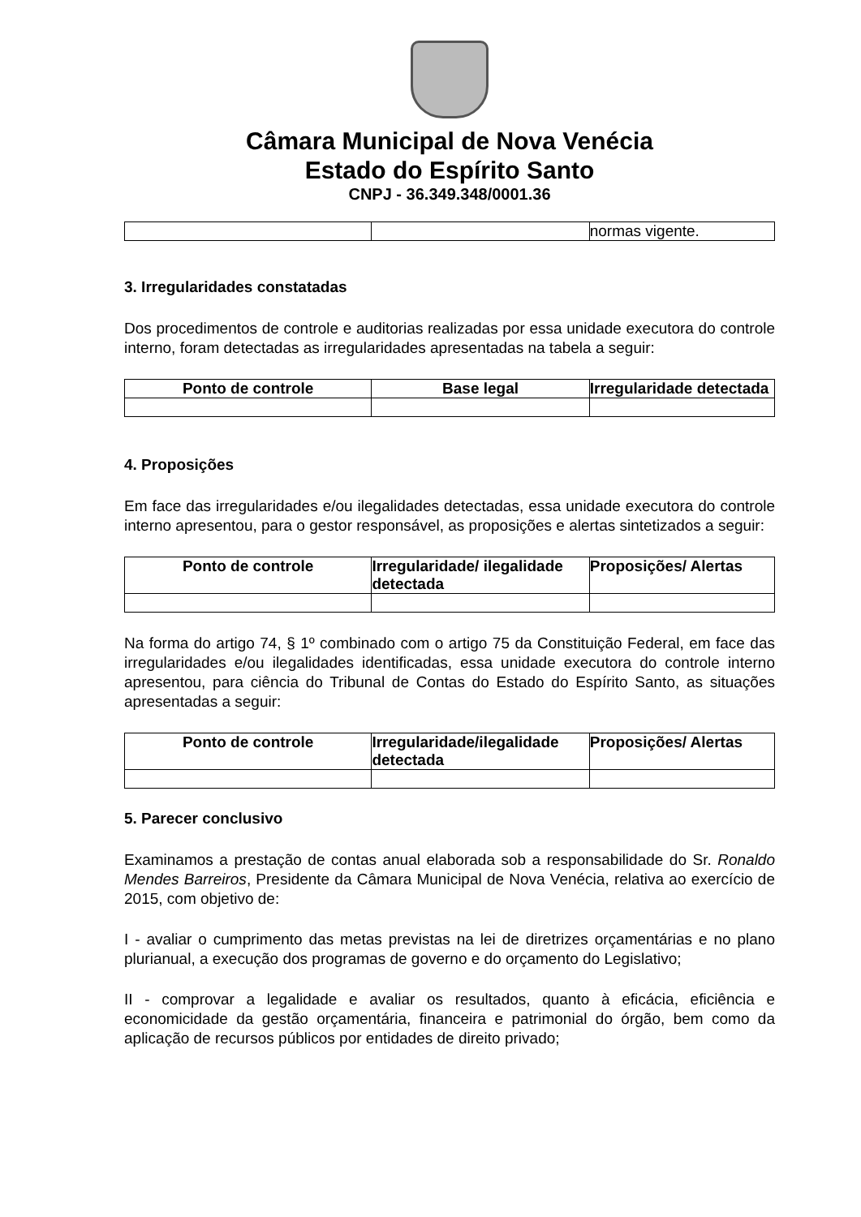Câmara Municipal de Nova Venécia
Estado do Espírito Santo
CNPJ - 36.349.348/0001.36
| | | normas vigente. |
3. Irregularidades constatadas
Dos procedimentos de controle e auditorias realizadas por essa unidade executora do controle interno, foram detectadas as irregularidades apresentadas na tabela a seguir:
| Ponto de controle | Base legal | Irregularidade detectada |
| --- | --- | --- |
4. Proposições
Em face das irregularidades e/ou ilegalidades detectadas, essa unidade executora do controle interno apresentou, para o gestor responsável, as proposições e alertas sintetizados a seguir:
| Ponto de controle | Irregularidade/ ilegalidade detectada | Proposições/ Alertas |
| --- | --- | --- |
Na forma do artigo 74, § 1º combinado com o artigo 75 da Constituição Federal, em face das irregularidades e/ou ilegalidades identificadas, essa unidade executora do controle interno apresentou, para ciência do Tribunal de Contas do Estado do Espírito Santo, as situações apresentadas a seguir:
| Ponto de controle | Irregularidade/ilegalidade detectada | Proposições/ Alertas |
| --- | --- | --- |
5. Parecer conclusivo
Examinamos a prestação de contas anual elaborada sob a responsabilidade do Sr. Ronaldo Mendes Barreiros, Presidente da Câmara Municipal de Nova Venécia, relativa ao exercício de 2015, com objetivo de:
I - avaliar o cumprimento das metas previstas na lei de diretrizes orçamentárias e no plano plurianual, a execução dos programas de governo e do orçamento do Legislativo;
II - comprovar a legalidade e avaliar os resultados, quanto à eficácia, eficiência e economicidade da gestão orçamentária, financeira e patrimonial do órgão, bem como da aplicação de recursos públicos por entidades de direito privado;